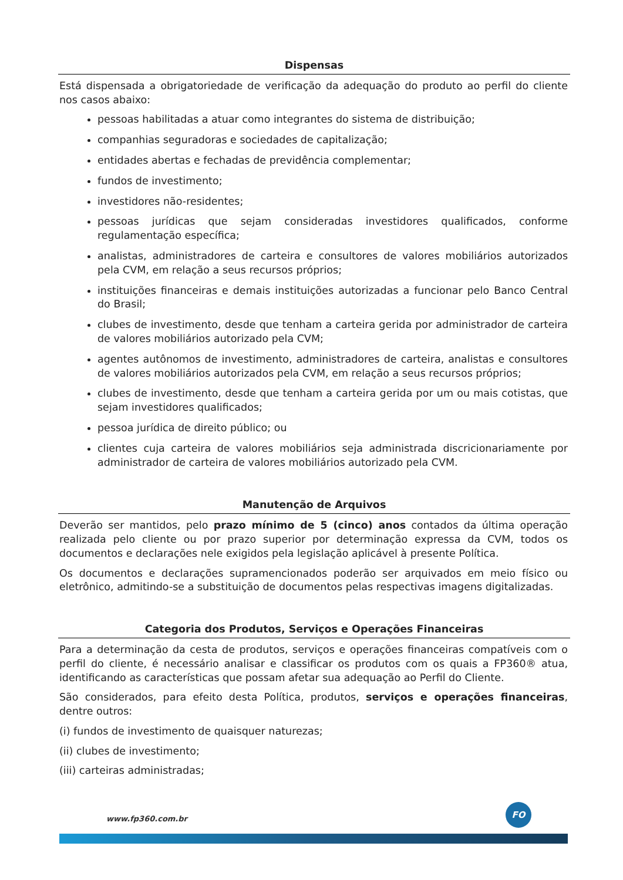Dispensas
Está dispensada a obrigatoriedade de verificação da adequação do produto ao perfil do cliente nos casos abaixo:
pessoas habilitadas a atuar como integrantes do sistema de distribuição;
companhias seguradoras e sociedades de capitalização;
entidades abertas e fechadas de previdência complementar;
fundos de investimento;
investidores não-residentes;
pessoas jurídicas que sejam consideradas investidores qualificados, conforme regulamentação específica;
analistas, administradores de carteira e consultores de valores mobiliários autorizados pela CVM, em relação a seus recursos próprios;
instituições financeiras e demais instituições autorizadas a funcionar pelo Banco Central do Brasil;
clubes de investimento, desde que tenham a carteira gerida por administrador de carteira de valores mobiliários autorizado pela CVM;
agentes autônomos de investimento, administradores de carteira, analistas e consultores de valores mobiliários autorizados pela CVM, em relação a seus recursos próprios;
clubes de investimento, desde que tenham a carteira gerida por um ou mais cotistas, que sejam investidores qualificados;
pessoa jurídica de direito público; ou
clientes cuja carteira de valores mobiliários seja administrada discricionariamente por administrador de carteira de valores mobiliários autorizado pela CVM.
Manutenção de Arquivos
Deverão ser mantidos, pelo prazo mínimo de 5 (cinco) anos contados da última operação realizada pelo cliente ou por prazo superior por determinação expressa da CVM, todos os documentos e declarações nele exigidos pela legislação aplicável à presente Política.
Os documentos e declarações supramencionados poderão ser arquivados em meio físico ou eletrônico, admitindo-se a substituição de documentos pelas respectivas imagens digitalizadas.
Categoria dos Produtos, Serviços e Operações Financeiras
Para a determinação da cesta de produtos, serviços e operações financeiras compatíveis com o perfil do cliente, é necessário analisar e classificar os produtos com os quais a FP360® atua, identificando as características que possam afetar sua adequação ao Perfil do Cliente.
São considerados, para efeito desta Política, produtos, serviços e operações financeiras, dentre outros:
(i) fundos de investimento de quaisquer naturezas;
(ii) clubes de investimento;
(iii) carteiras administradas;
www.fp360.com.br
FO